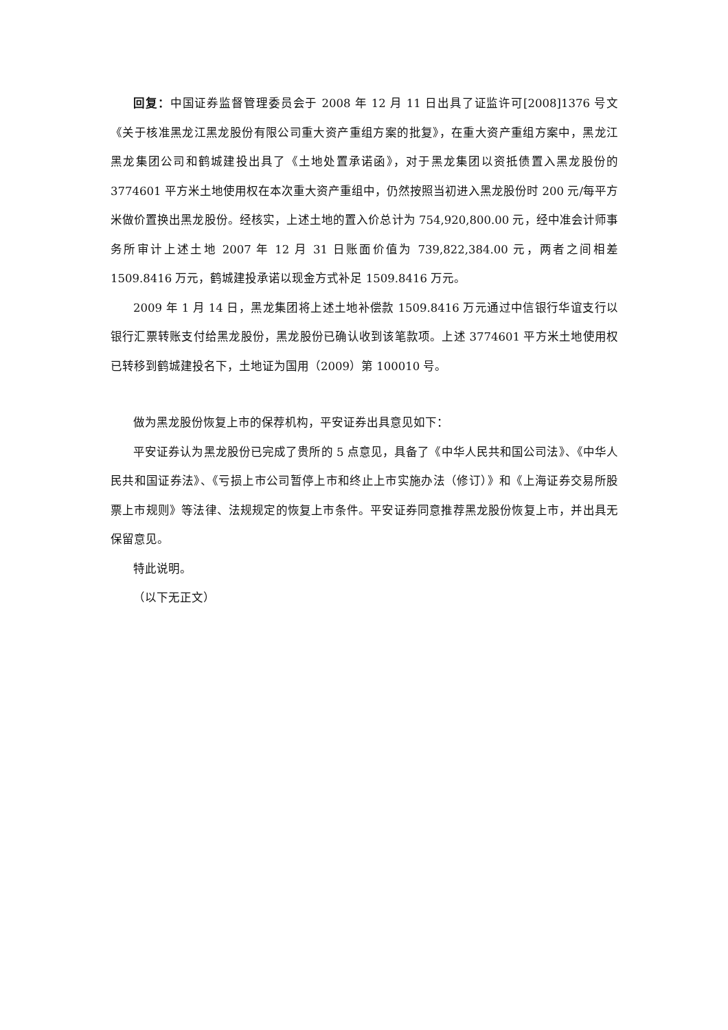回复：中国证券监督管理委员会于 2008 年 12 月 11 日出具了证监许可[2008]1376 号文《关于核准黑龙江黑龙股份有限公司重大资产重组方案的批复》，在重大资产重组方案中，黑龙江黑龙集团公司和鹤城建投出具了《土地处置承诺函》，对于黑龙集团以资抵债置入黑龙股份的 3774601 平方米土地使用权在本次重大资产重组中，仍然按照当初进入黑龙股份时 200 元/每平方米做价置换出黑龙股份。经核实，上述土地的置入价总计为 754,920,800.00 元，经中准会计师事务所审计上述土地 2007 年 12 月 31 日账面价值为 739,822,384.00 元，两者之间相差 1509.8416 万元，鹤城建投承诺以现金方式补足 1509.8416 万元。
2009 年 1 月 14 日，黑龙集团将上述土地补偿款 1509.8416 万元通过中信银行华谊支行以银行汇票转账支付给黑龙股份，黑龙股份已确认收到该笔款项。上述 3774601 平方米土地使用权已转移到鹤城建投名下，土地证为国用（2009）第 100010 号。
做为黑龙股份恢复上市的保荐机构，平安证券出具意见如下：
平安证券认为黑龙股份已完成了贵所的 5 点意见，具备了《中华人民共和国公司法》、《中华人民共和国证券法》、《亏损上市公司暂停上市和终止上市实施办法（修订）》和《上海证券交易所股票上市规则》等法律、法规规定的恢复上市条件。平安证券同意推荐黑龙股份恢复上市，并出具无保留意见。
特此说明。
（以下无正文）